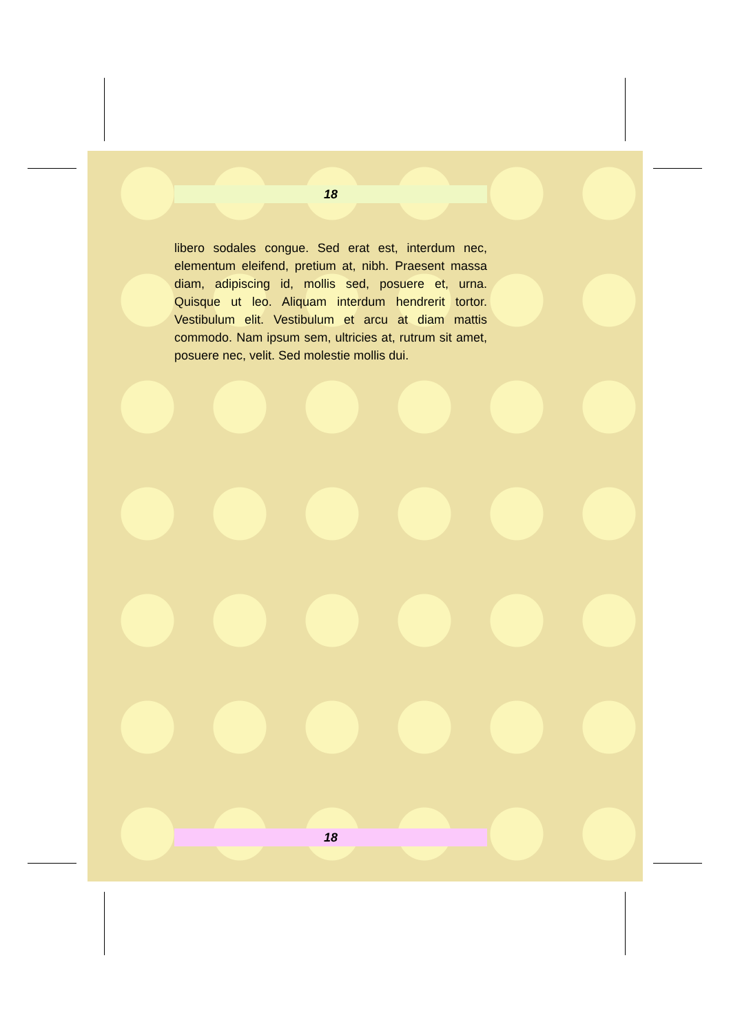18
libero sodales congue. Sed erat est, interdum nec, elementum eleifend, pretium at, nibh. Praesent massa diam, adipiscing id, mollis sed, posuere et, urna. Quisque ut leo. Aliquam interdum hendrerit tortor. Vestibulum elit. Vestibulum et arcu at diam mattis commodo. Nam ipsum sem, ultricies at, rutrum sit amet, posuere nec, velit. Sed molestie mollis dui.
18